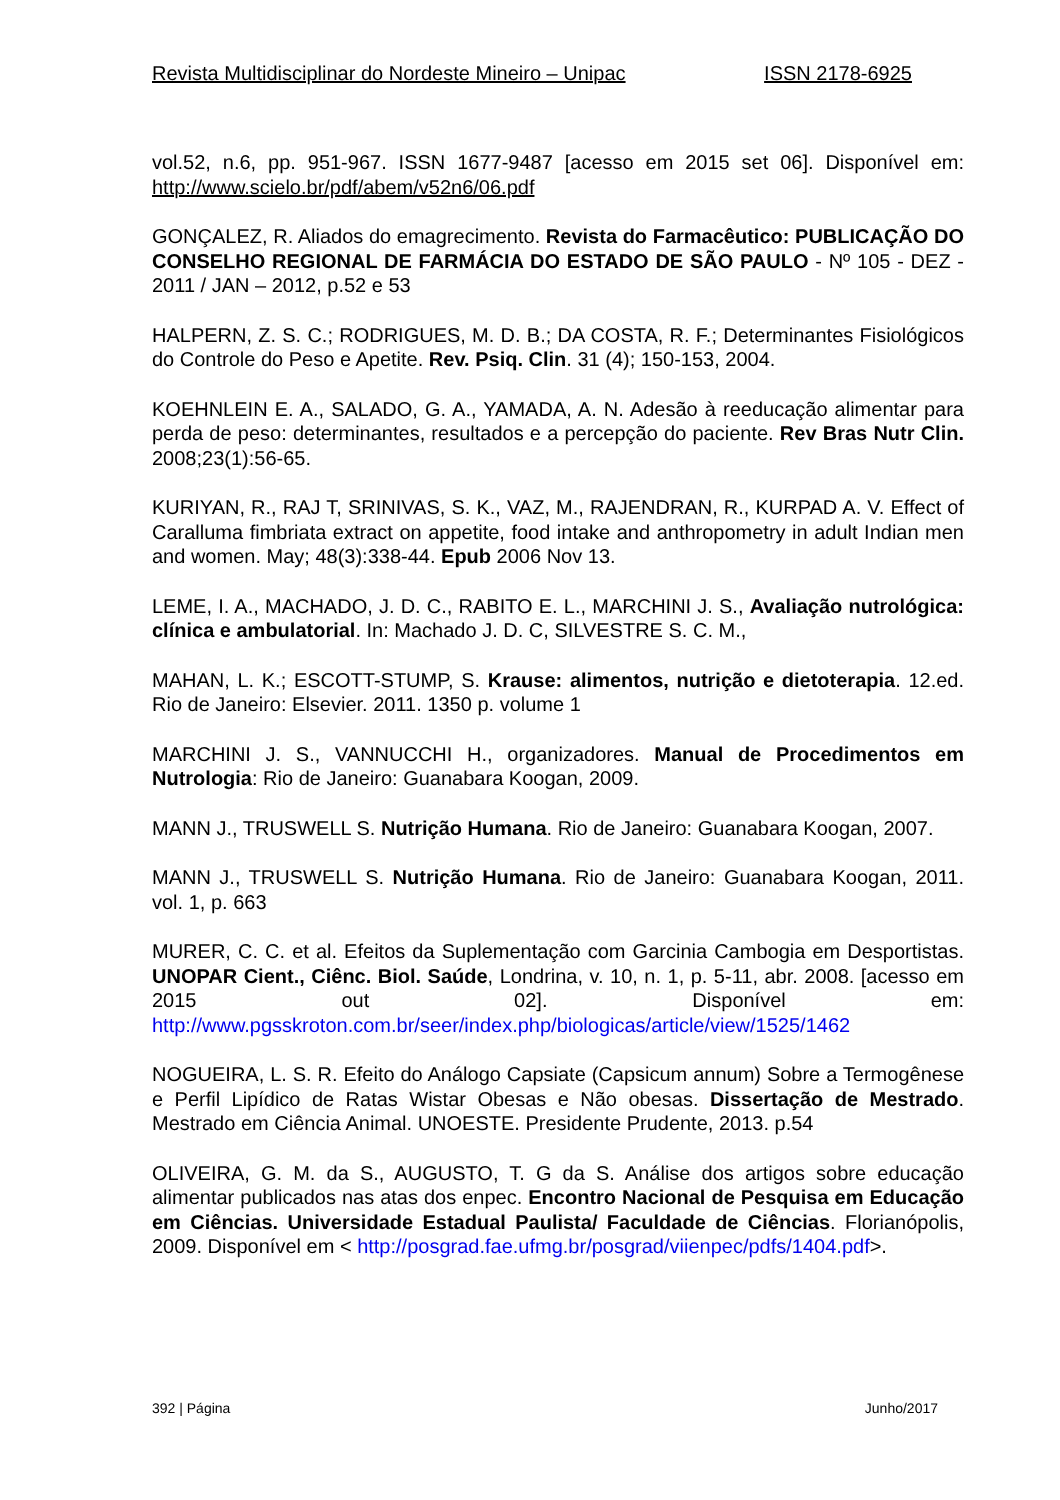Revista Multidisciplinar do Nordeste Mineiro – Unipac ISSN 2178-6925
vol.52, n.6, pp. 951-967. ISSN 1677-9487 [acesso em 2015 set 06]. Disponível em: http://www.scielo.br/pdf/abem/v52n6/06.pdf
GONÇALEZ, R. Aliados do emagrecimento. Revista do Farmacêutico: PUBLICAÇÃO DO CONSELHO REGIONAL DE FARMÁCIA DO ESTADO DE SÃO PAULO - Nº 105 - DEZ - 2011 / JAN – 2012, p.52 e 53
HALPERN, Z. S. C.; RODRIGUES, M. D. B.; DA COSTA, R. F.; Determinantes Fisiológicos do Controle do Peso e Apetite. Rev. Psiq. Clin. 31 (4); 150-153, 2004.
KOEHNLEIN E. A., SALADO, G. A., YAMADA, A. N. Adesão à reeducação alimentar para perda de peso: determinantes, resultados e a percepção do paciente. Rev Bras Nutr Clin. 2008;23(1):56-65.
KURIYAN, R., RAJ T, SRINIVAS, S. K., VAZ, M., RAJENDRAN, R., KURPAD A. V. Effect of Caralluma fimbriata extract on appetite, food intake and anthropometry in adult Indian men and women. May; 48(3):338-44. Epub 2006 Nov 13.
LEME, I. A., MACHADO, J. D. C., RABITO E. L., MARCHINI J. S., Avaliação nutrológica: clínica e ambulatorial. In: Machado J. D. C, SILVESTRE S. C. M.,
MAHAN, L. K.; ESCOTT-STUMP, S. Krause: alimentos, nutrição e dietoterapia. 12.ed. Rio de Janeiro: Elsevier. 2011. 1350 p. volume 1
MARCHINI J. S., VANNUCCHI H., organizadores. Manual de Procedimentos em Nutrologia: Rio de Janeiro: Guanabara Koogan, 2009.
MANN J., TRUSWELL S. Nutrição Humana. Rio de Janeiro: Guanabara Koogan, 2007.
MANN J., TRUSWELL S. Nutrição Humana. Rio de Janeiro: Guanabara Koogan, 2011. vol. 1, p. 663
MURER, C. C. et al. Efeitos da Suplementação com Garcinia Cambogia em Desportistas. UNOPAR Cient., Ciênc. Biol. Saúde, Londrina, v. 10, n. 1, p. 5-11, abr. 2008. [acesso em 2015 out 02]. Disponível em: http://www.pgsskroton.com.br/seer/index.php/biologicas/article/view/1525/1462
NOGUEIRA, L. S. R. Efeito do Análogo Capsiate (Capsicum annum) Sobre a Termogênese e Perfil Lipídico de Ratas Wistar Obesas e Não obesas. Dissertação de Mestrado. Mestrado em Ciência Animal. UNOESTE. Presidente Prudente, 2013. p.54
OLIVEIRA, G. M. da S., AUGUSTO, T. G da S. Análise dos artigos sobre educação alimentar publicados nas atas dos enpec. Encontro Nacional de Pesquisa em Educação em Ciências. Universidade Estadual Paulista/ Faculdade de Ciências. Florianópolis, 2009. Disponível em < http://posgrad.fae.ufmg.br/posgrad/viienpec/pdfs/1404.pdf>.
392 | Página Junho/2017